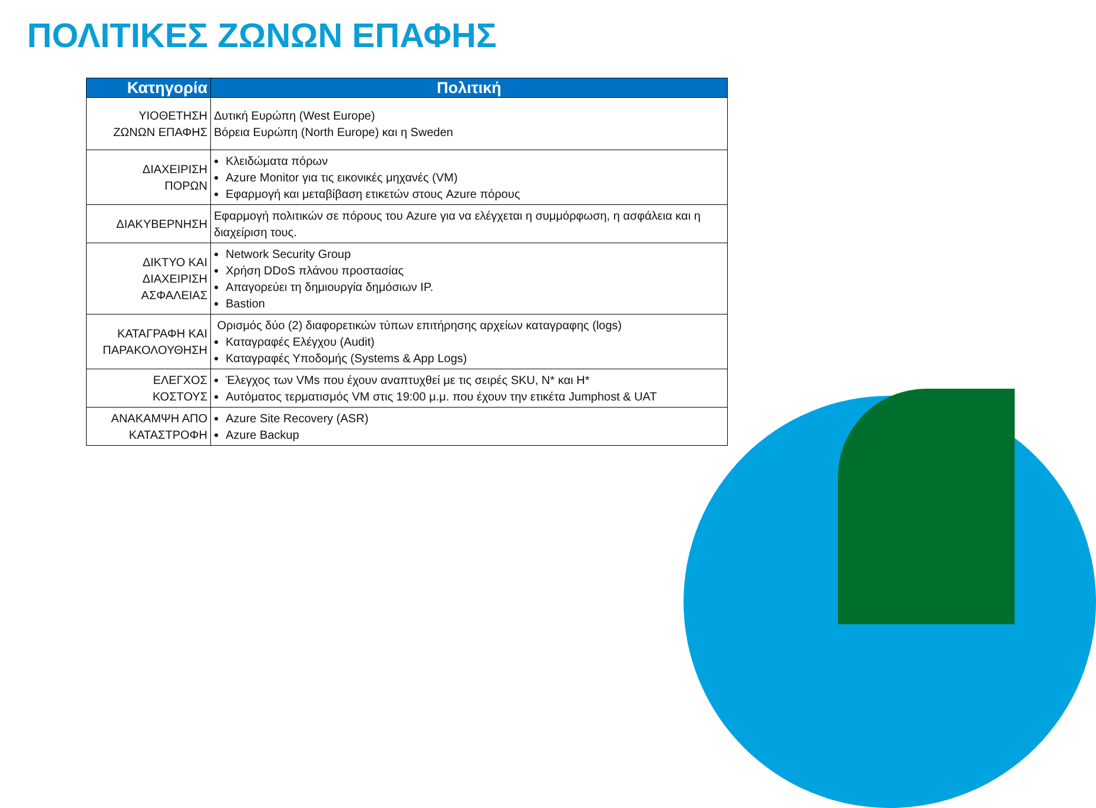ΠΟΛΙΤΙΚΕΣ ΖΩΝΩΝ ΕΠΑΦΗΣ
| Κατηγορία | Πολιτική |
| --- | --- |
| ΥΙΟΘΕΤΗΣΗ ΖΩΝΩΝ ΕΠΑΦΗΣ | Δυτική Ευρώπη (West Europe) Βόρεια Ευρώπη (North Europe) και η Sweden |
| ΔΙΑΧΕΙΡΙΣΗ ΠΟΡΩΝ | Κλειδώματα πόρων Azure Monitor για τις εικονικές μηχανές (VM) Εφαρμογή και μεταβίβαση ετικετών στους Azure πόρους |
| ΔΙΑΚΥΒΕΡΝΗΣΗ | Εφαρμογή πολιτικών σε πόρους του Azure για να ελέγχεται η συμμόρφωση, η ασφάλεια και η διαχείριση τους. |
| ΔΙΚΤΥΟ ΚΑΙ ΔΙΑΧΕΙΡΙΣΗ ΑΣΦΑΛΕΙΑΣ | Network Security Group Χρήση DDoS πλάνου προστασίας Απαγορεύει τη δημιουργία δημόσιων IP. Bastion |
| ΚΑΤΑΓΡΑΦΗ ΚΑΙ ΠΑΡΑΚΟΛΟΥΘΗΣΗ | Ορισμός δύο (2) διαφορετικών τύπων επιτήρησης αρχείων καταγραφης (logs) Καταγραφές Ελέγχου (Audit) Καταγραφές Υποδομής (Systems & App Logs) |
| ΕΛΕΓΧΟΣ ΚΟΣΤΟΥΣ | Έλεγχος των VMs που έχουν αναπτυχθεί με τις σειρές SKU, N* και H* Αυτόματος τερματισμός VM στις 19:00 μ.μ. που έχουν την ετικέτα Jumphost & UAT |
| ΑΝΑΚΑΜΨΗ ΑΠΟ ΚΑΤΑΣΤΡΟΦΗ | Azure Site Recovery (ASR) Azure Backup |